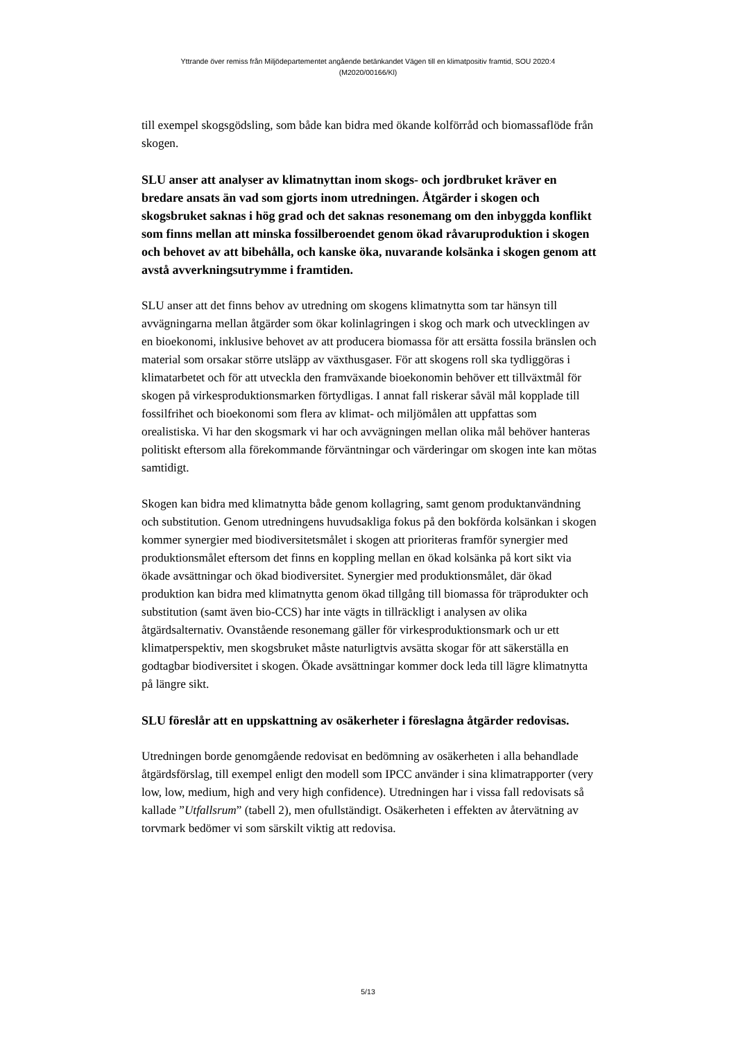Yttrande över remiss från Miljödepartementet angående betänkandet Vägen till en klimatpositiv framtid, SOU 2020:4
(M2020/00166/Kl)
till exempel skogsgödsling, som både kan bidra med ökande kolförråd och biomassaflöde från skogen.
SLU anser att analyser av klimatnyttan inom skogs- och jordbruket kräver en bredare ansats än vad som gjorts inom utredningen. Åtgärder i skogen och skogsbruket saknas i hög grad och det saknas resonemang om den inbyggda konflikt som finns mellan att minska fossilberoendet genom ökad råvaruproduktion i skogen och behovet av att bibehålla, och kanske öka, nuvarande kolsänka i skogen genom att avstå avverkningsutrymme i framtiden.
SLU anser att det finns behov av utredning om skogens klimatnytta som tar hänsyn till avvägningarna mellan åtgärder som ökar kolinlagringen i skog och mark och utvecklingen av en bioekonomi, inklusive behovet av att producera biomassa för att ersätta fossila bränslen och material som orsakar större utsläpp av växthusgaser. För att skogens roll ska tydliggöras i klimatarbetet och för att utveckla den framväxande bioekonomin behöver ett tillväxtmål för skogen på virkesproduktionsmarken förtydligas. I annat fall riskerar såväl mål kopplade till fossilfrihet och bioekonomi som flera av klimat- och miljömålen att uppfattas som orealistiska. Vi har den skogsmark vi har och avvägningen mellan olika mål behöver hanteras politiskt eftersom alla förekommande förväntningar och värderingar om skogen inte kan mötas samtidigt.
Skogen kan bidra med klimatnytta både genom kollagring, samt genom produktanvändning och substitution. Genom utredningens huvudsakliga fokus på den bokförda kolsänkan i skogen kommer synergier med biodiversitetsmålet i skogen att prioriteras framför synergier med produktionsmålet eftersom det finns en koppling mellan en ökad kolsänka på kort sikt via ökade avsättningar och ökad biodiversitet. Synergier med produktionsmålet, där ökad produktion kan bidra med klimatnytta genom ökad tillgång till biomassa för träprodukter och substitution (samt även bio-CCS) har inte vägts in tillräckligt i analysen av olika åtgärdsalternativ. Ovanstående resonemang gäller för virkesproduktionsmark och ur ett klimatperspektiv, men skogsbruket måste naturligtvis avsätta skogar för att säkerställa en godtagbar biodiversitet i skogen. Ökade avsättningar kommer dock leda till lägre klimatnytta på längre sikt.
SLU föreslår att en uppskattning av osäkerheter i föreslagna åtgärder redovisas.
Utredningen borde genomgående redovisat en bedömning av osäkerheten i alla behandlade åtgärdsförslag, till exempel enligt den modell som IPCC använder i sina klimatrapporter (very low, low, medium, high and very high confidence). Utredningen har i vissa fall redovisats så kallade ”Utfallsrum” (tabell 2), men ofullständigt. Osäkerheten i effekten av återvätning av torvmark bedömer vi som särskilt viktig att redovisa.
5/13